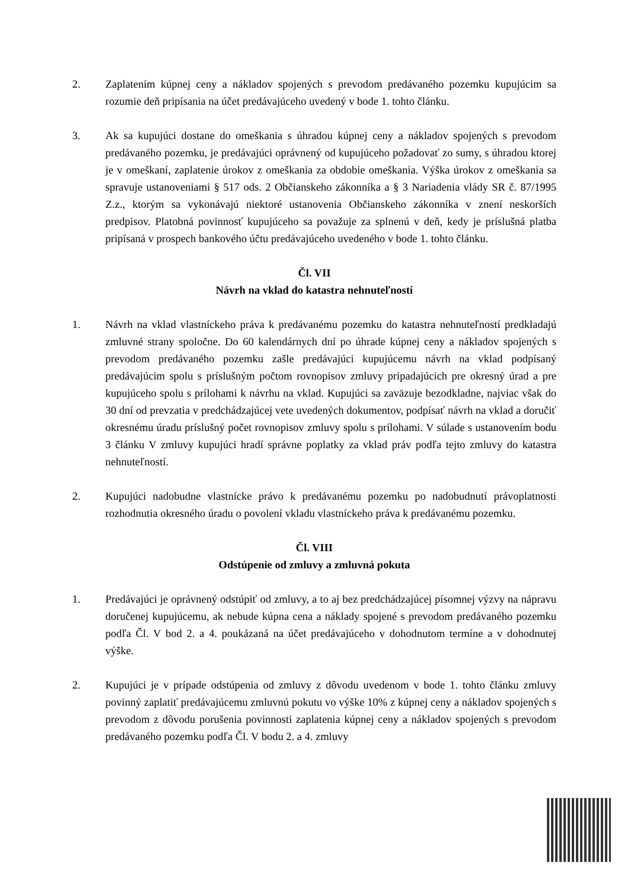2. Zaplatením kúpnej ceny a nákladov spojených s prevodom predávaného pozemku kupujúcim sa rozumie deň pripísania na účet predávajúceho uvedený v bode 1. tohto článku.
3. Ak sa kupujúci dostane do omeškania s úhradou kúpnej ceny a nákladov spojených s prevodom predávaného pozemku, je predávajúci oprávnený od kupujúceho požadovať zo sumy, s úhradou ktorej je v omeškaní, zaplatenie úrokov z omeškania za obdobie omeškania. Výška úrokov z omeškania sa spravuje ustanoveniami § 517 ods. 2 Občianskeho zákonníka a § 3 Nariadenia vlády SR č. 87/1995 Z.z., ktorým sa vykonávajú niektoré ustanovenia Občianskeho zákonníka v znení neskorších predpisov. Platobná povinnosť kupujúceho sa považuje za splnenú v deň, kedy je príslušná platba pripísaná v prospech bankového účtu predávajúceho uvedeného v bode 1. tohto článku.
Čl. VII
Návrh na vklad do katastra nehnuteľností
1. Návrh na vklad vlastníckeho práva k predávanému pozemku do katastra nehnuteľností predkladajú zmluvné strany spoločne. Do 60 kalendárnych dní po úhrade kúpnej ceny a nákladov spojených s prevodom predávaného pozemku zašle predávajúci kupujúcemu návrh na vklad podpísaný predávajúcim spolu s príslušným počtom rovnopisov zmluvy pripadajúcich pre okresný úrad a pre kupujúceho spolu s prílohami k návrhu na vklad. Kupujúci sa zaväzuje bezodkladne, najviac však do 30 dní od prevzatia v predchádzajúcej vete uvedených dokumentov, podpísať návrh na vklad a doručiť okresnému úradu príslušný počet rovnopisov zmluvy spolu s prílohami. V súlade s ustanovením bodu 3 článku V zmluvy kupujúci hradí správne poplatky za vklad práv podľa tejto zmluvy do katastra nehnuteľností.
2. Kupujúci nadobudne vlastnícke právo k predávanému pozemku po nadobudnutí právoplatnosti rozhodnutia okresného úradu o povolení vkladu vlastníckeho práva k predávanému pozemku.
Čl. VIII
Odstúpenie od zmluvy a zmluvná pokuta
1. Predávajúci je oprávnený odstúpiť od zmluvy, a to aj bez predchádzajúcej písomnej výzvy na nápravu doručenej kupujúcemu, ak nebude kúpna cena a náklady spojené s prevodom predávaného pozemku podľa Čl. V bod 2. a 4. poukázaná na účet predávajúceho v dohodnutom termíne a v dohodnutej výške.
2. Kupujúci je v prípade odstúpenia od zmluvy z dôvodu uvedenom v bode 1. tohto článku zmluvy povinný zaplatiť predávajúcemu zmluvnú pokutu vo výške 10% z kúpnej ceny a nákladov spojených s prevodom z dôvodu porušenia povinnosti zaplatenia kúpnej ceny a nákladov spojených s prevodom predávaného pozemku podľa Čl. V bodu 2. a 4. zmluvy